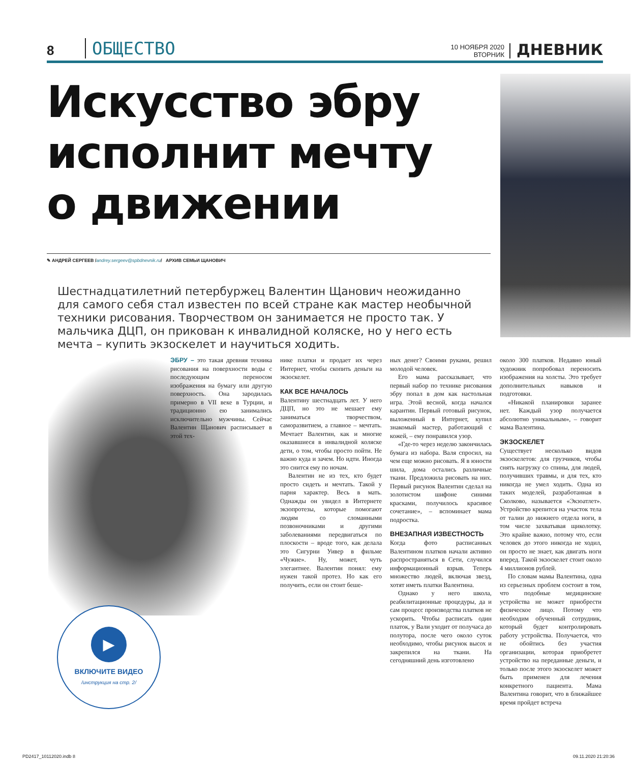8
ОБЩЕСТВО
10 НОЯБРЯ 2020
ВТОРНИК
ДНЕВНИК
Искусство эбру
исполнит мечту
о движении
✎ АНДРЕЙ СЕРГЕЕВ /andrey.sergeev@spbdnevnik.ru/ АРХИВ СЕМЬИ ЩАНОВИЧ
Шестнадцатилетний петербуржец Валентин Щанович неожиданно для самого себя стал известен по всей стране как мастер необычной техники рисования. Творчеством он занимается не просто так. У мальчика ДЦП, он прикован к инвалидной коляске, но у него есть мечта – купить экзоскелет и научиться ходить.
ЭБРУ – это такая древняя техника рисования на поверхности воды с последующим переносом изображения на бумагу или другую поверхность. Она зародилась примерно в VII веке в Турции, и традиционно ею занимались исключительно мужчины. Сейчас Валентин Щанович расписывает в этой тех-
нике платки и продает их через Интернет, чтобы скопить деньги на экзоскелет.
КАК ВСЕ НАЧАЛОСЬ
Валентину шестнадцать лет. У него ДЦП, но это не мешает ему заниматься творчеством, саморазвитием, а главное – мечтать. Мечтает Валентин, как и многие оказавшиеся в инвалидной коляске дети, о том, чтобы просто пойти. Не важно куда и зачем. Но идти. Иногда это снится ему по ночам.
Валентин не из тех, кто будет просто сидеть и мечтать. Такой у парня характер. Весь в мать. Однажды он увидел в Интернете экзопротезы, которые помогают людям со сломанными позвоночниками и другими заболеваниями передвигаться по плоскости – вроде того, как делала это Сигурни Уивер в фильме «Чужие». Ну, может, чуть элегантнее. Валентин понял: ему нужен такой протез. Но как его получить, если он стоит бешe-
ных денег? Своими руками, решил молодой человек.
Его мама рассказывает, что первый набор по технике рисования эбру попал в дом как настольная игра. Этой весной, когда начался карантин. Первый готовый рисунок, выложенный в Интернет, купил знакомый мастер, работающий с кожей, – ему понравился узор.
«Где-то через неделю закончилась бумага из набора. Валя спросил, на чем еще можно рисовать. Я в юности шила, дома остались различные ткани. Предложила рисовать на них. Первый рисунок Валентин сделал на золотистом шифоне синими красками, получилось красивое сочетание», – вспоминает мама подростка.
ВНЕЗАПНАЯ ИЗВЕСТНОСТЬ
Когда фото расписанных Валентином платков начали активно распространяться в Сети, случился информационный взрыв. Теперь множество людей, включая звезд, хотят иметь платки Валентина.
Однако у него школа, реабилитационные процедуры, да и сам процесс производства платков не ускорить. Чтобы расписать один платок, у Вали уходит от получаса до полутора, после чего около суток необходимо, чтобы рисунок высох и закрепился на ткани. На сегодняшний день изготовлено
около 300 платков. Недавно юный художник попробовал переносить изображения на холсты. Это требует дополнительных навыков и подготовки.
«Никакой планировки заранее нет. Каждый узор получается абсолютно уникальным», – говорит мама Валентина.
ЭКЗОСКЕЛЕТ
Существует несколько видов экзоскелетов: для грузчиков, чтобы снять нагрузку со спины, для людей, получивших травмы, и для тех, кто никогда не умел ходить. Одна из таких моделей, разработанная в Сколково, называется «Экзоатлет». Устройство крепится на участок тела от талии до нижнего отдела ноги, в том числе захватывая щиколотку. Это крайне важно, потому что, если человек до этого никогда не ходил, он просто не знает, как двигать ноги вперед. Такой экзоскелет стоит около 4 миллионов рублей.
По словам мамы Валентина, одна из серьезных проблем состоит в том, что подобные медицинские устройства не может приобрести физическое лицо. Потому что необходим обученный сотрудник, который будет контролировать работу устройства. Получается, что не обойтись без участия организации, которая приобретет устройство на переданные деньги, и только после этого экзоскелет может быть применен для лечения конкретного пациента. Мама Валентина говорит, что в ближайшее время пройдет встреча
▶
ВКЛЮЧИТЕ ВИДЕО
/инструкция на стр. 2/
PD2417_10112020.indb 8 09.11.2020 21:20:36